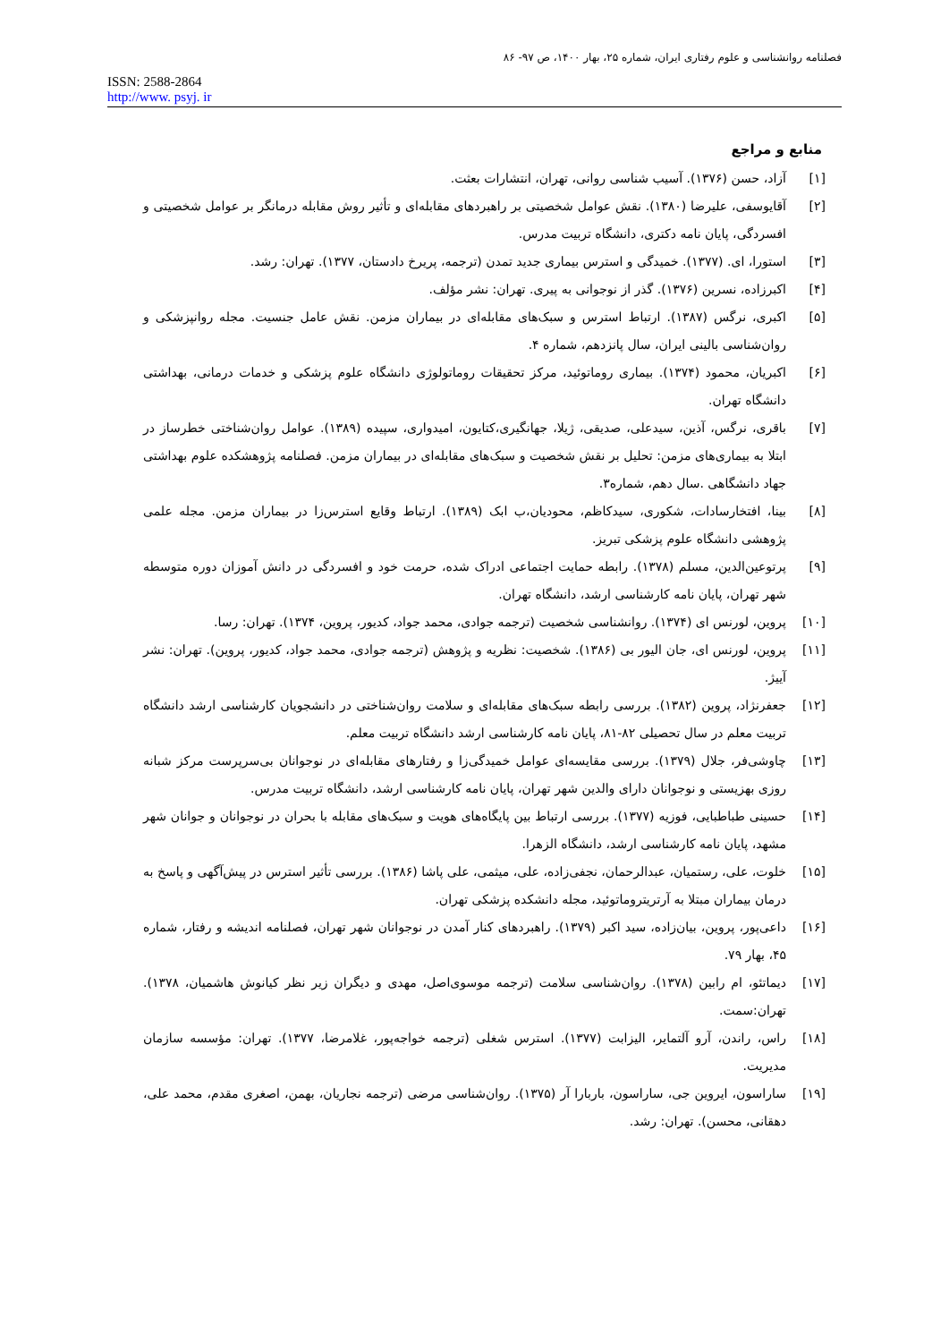فصلنامه روانشناسی و علوم رفتاری ایران، شماره ۲۵، بهار ۱۴۰۰، ص ۹۷- ۸۶
ISSN: 2588-2864
http://www. psyj. ir
منابع و مراجع
[۱] آزاد، حسن (۱۳۷۶). آسیب شناسی روانی، تهران، انتشارات بعثت.
[۲] آقایوسفی، علیرضا (۱۳۸۰). نقش عوامل شخصیتی بر راهبردهای مقابله‌ای و تأثیر روش مقابله درمانگر بر عوامل شخصیتی و افسردگی، پایان نامه دکتری، دانشگاه تربیت مدرس.
[۳] استورا، ای. (۱۳۷۷). خمیدگی و استرس بیماری جدید تمدن (ترجمه، پریرخ دادستان، ۱۳۷۷). تهران: رشد.
[۴] اکبرزاده، نسرین (۱۳۷۶). گذر از نوجوانی به پیری. تهران: نشر مؤلف.
[۵] اکبری، نرگس (۱۳۸۷). ارتباط استرس و سبک‌های مقابله‌ای در بیماران مزمن. نقش عامل جنسیت. مجله روانپزشکی و روان‌شناسی بالینی ایران، سال پانزدهم، شماره ۴.
[۶] اکبریان، محمود (۱۳۷۴). بیماری روماتوئید، مرکز تحقیقات روماتولوژی دانشگاه علوم پزشکی و خدمات درمانی، بهداشتی دانشگاه تهران.
[۷] باقری، نرگس، آذین، سیدعلی، صدیقی، ژیلا، جهانگیری،کتایون، امیدواری، سپیده (۱۳۸۹). عوامل روان‌شناختی خطرساز در ابتلا به بیماری‌های مزمن: تحلیل بر نقش شخصیت و سبک‌های مقابله‌ای در بیماران مزمن. فصلنامه پژوهشکده علوم بهداشتی جهاد دانشگاهی .سال دهم، شماره۳.
[۸] بینا، افتخارسادات، شکوری، سیدکاظم، محودیان،ب ابک (۱۳۸۹). ارتباط وقایع استرس‌زا در بیماران مزمن. مجله علمی پژوهشی دانشگاه علوم پزشکی تبریز.
[۹] پرتوعین‌الدین، مسلم (۱۳۷۸). رابطه حمایت اجتماعی ادراک شده، حرمت خود و افسردگی در دانش آموزان دوره متوسطه شهر تهران، پایان نامه کارشناسی ارشد، دانشگاه تهران.
[۱۰] پروین، لورنس ای (۱۳۷۴). روانشناسی شخصیت (ترجمه جوادی، محمد جواد، کدیور، پروین، ۱۳۷۴). تهران: رسا.
[۱۱] پروین، لورنس ای، جان الیور بی (۱۳۸۶). شخصیت: نظریه و پژوهش (ترجمه جوادی، محمد جواد، کدیور، پروین). تهران: نشر آییژ.
[۱۲] جعفرنژاد، پروین (۱۳۸۲). بررسی رابطه سبک‌های مقابله‌ای و سلامت روان‌شناختی در دانشجویان کارشناسی ارشد دانشگاه تربیت معلم در سال تحصیلی ۸۲-۸۱، پایان نامه کارشناسی ارشد دانشگاه تربیت معلم.
[۱۳] چاوشی‌فر، جلال (۱۳۷۹). بررسی مقایسه‌ای عوامل خمیدگی‌زا و رفتارهای مقابله‌ای در نوجوانان بی‌سرپرست مرکز شبانه روزی بهزیستی و نوجوانان دارای والدین شهر تهران، پایان نامه کارشناسی ارشد، دانشگاه تربیت مدرس.
[۱۴] حسینی طباطبایی، فوزیه (۱۳۷۷). بررسی ارتباط بین پایگاه‌های هویت و سبک‌های مقابله با بحران در نوجوانان و جوانان شهر مشهد، پایان نامه کارشناسی ارشد، دانشگاه الزهرا.
[۱۵] خلوت، علی، رستمیان، عبدالرحمان، نجفی‌زاده، علی، میثمی، علی پاشا (۱۳۸۶). بررسی تأثیر استرس در پیش‌آگهی و پاسخ به درمان بیماران مبتلا به آرتریتروماتوئید، مجله دانشکده پزشکی تهران.
[۱۶] داعی‌پور، پروین، بیان‌زاده، سید اکبر (۱۳۷۹). راهبردهای کنار آمدن در نوجوانان شهر تهران، فصلنامه اندیشه و رفتار، شماره ۴۵، بهار ۷۹.
[۱۷] دیماتئو، ام رابین (۱۳۷۸). روان‌شناسی سلامت (ترجمه موسوی‌اصل، مهدی و دیگران زیر نظر کیانوش هاشمیان، ۱۳۷۸). تهران:سمت.
[۱۸] راس، راندن، آرو آلتمایر، الیزابت (۱۳۷۷). استرس شغلی (ترجمه خواجه‌پور، غلامرضا، ۱۳۷۷). تهران: مؤسسه سازمان مدیریت.
[۱۹] ساراسون، ایروین جی، ساراسون، باربارا آر (۱۳۷۵). روان‌شناسی مرضی (ترجمه نجاریان، بهمن، اصغری مقدم، محمد علی، دهقانی، محسن). تهران: رشد.